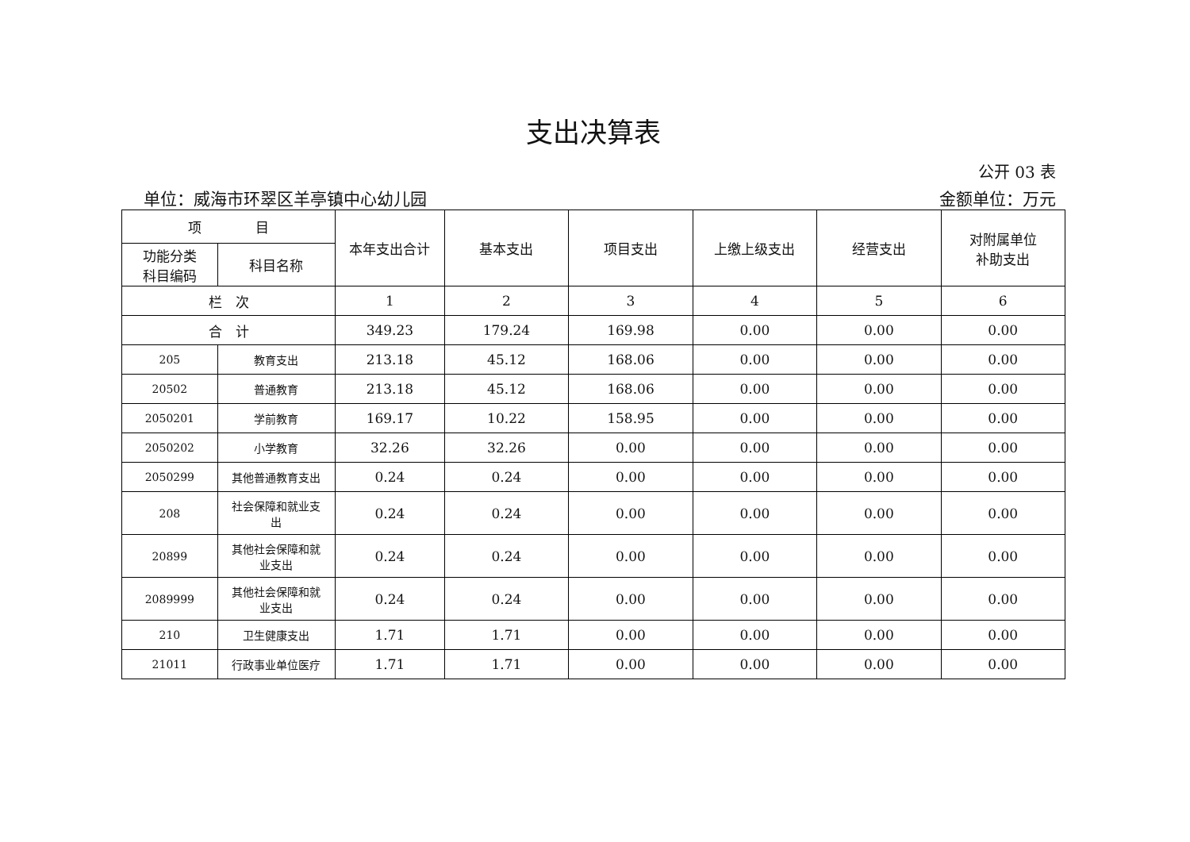支出决算表
公开 03 表
单位：威海市环翠区羊亭镇中心幼儿园 金额单位：万元
| 项 目 | | 本年支出合计 | 基本支出 | 项目支出 | 上缴上级支出 | 经营支出 | 对附属单位 补助支出 |
| --- | --- | --- | --- | --- | --- | --- | --- |
| 功能分类 科目编码 | 科目名称 | | | | | | |
| 栏 次 | | 1 | 2 | 3 | 4 | 5 | 6 |
| 合 计 | | 349.23 | 179.24 | 169.98 | 0.00 | 0.00 | 0.00 |
| 205 | 教育支出 | 213.18 | 45.12 | 168.06 | 0.00 | 0.00 | 0.00 |
| 20502 | 普通教育 | 213.18 | 45.12 | 168.06 | 0.00 | 0.00 | 0.00 |
| 2050201 | 学前教育 | 169.17 | 10.22 | 158.95 | 0.00 | 0.00 | 0.00 |
| 2050202 | 小学教育 | 32.26 | 32.26 | 0.00 | 0.00 | 0.00 | 0.00 |
| 2050299 | 其他普通教育支出 | 0.24 | 0.24 | 0.00 | 0.00 | 0.00 | 0.00 |
| 208 | 社会保障和就业支 出 | 0.24 | 0.24 | 0.00 | 0.00 | 0.00 | 0.00 |
| 20899 | 其他社会保障和就 业支出 | 0.24 | 0.24 | 0.00 | 0.00 | 0.00 | 0.00 |
| 2089999 | 其他社会保障和就 业支出 | 0.24 | 0.24 | 0.00 | 0.00 | 0.00 | 0.00 |
| 210 | 卫生健康支出 | 1.71 | 1.71 | 0.00 | 0.00 | 0.00 | 0.00 |
| 21011 | 行政事业单位医疗 | 1.71 | 1.71 | 0.00 | 0.00 | 0.00 | 0.00 |